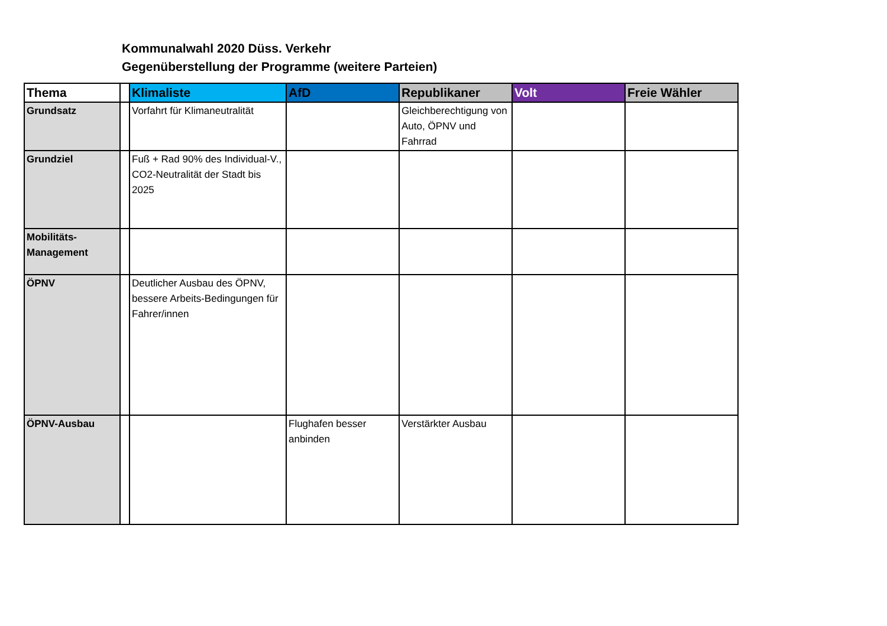Kommunalwahl 2020 Düss. Verkehr
Gegenüberstellung der Programme (weitere Parteien)
| Thema | | Klimaliste | AfD | Republikaner | Volt | Freie Wähler |
| --- | --- | --- | --- | --- | --- | --- |
| Grundsatz | | Vorfahrt für Klimaneutralität | | Gleichberechtigung von Auto, ÖPNV und Fahrrad | | |
| Grundziel | | Fuß + Rad 90% des Individual-V., CO2-Neutralität der Stadt bis 2025 | | | | |
| Mobilitäts-Management | | | | | | |
| ÖPNV | | Deutlicher Ausbau des ÖPNV, bessere Arbeits-Bedingungen für Fahrer/innen | | | | |
| ÖPNV-Ausbau | | | Flughafen besser anbinden | Verstärkter Ausbau | | |